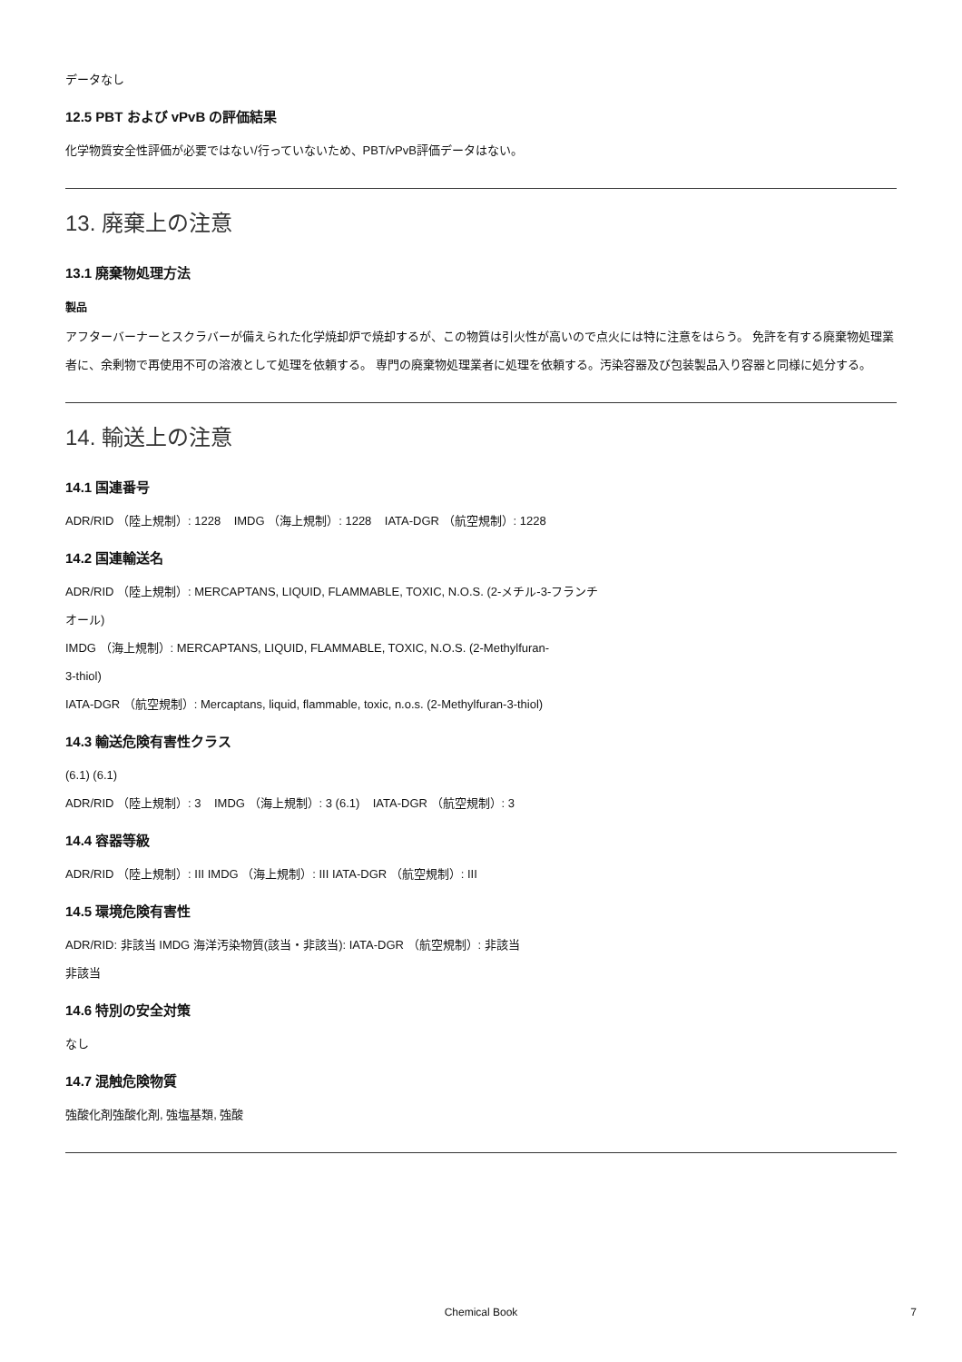データなし
12.5 PBT および vPvB の評価結果
化学物質安全性評価が必要ではない/行っていないため、PBT/vPvB評価データはない。
13. 廃棄上の注意
13.1 廃棄物処理方法
製品
アフターバーナーとスクラバーが備えられた化学焼却炉で焼却するが、この物質は引火性が高いので点火には特に注意をはらう。 免許を有する廃棄物処理業者に、余剰物で再使用不可の溶液として処理を依頼する。 専門の廃棄物処理業者に処理を依頼する。汚染容器及び包装製品入り容器と同様に処分する。
14. 輸送上の注意
14.1 国連番号
ADR/RID （陸上規制）: 1228 IMDG （海上規制）: 1228 IATA-DGR （航空規制）: 1228
14.2 国連輸送名
ADR/RID （陸上規制）: MERCAPTANS, LIQUID, FLAMMABLE, TOXIC, N.O.S. (2-メチル-3-フランチ
オール)
IMDG （海上規制）: MERCAPTANS, LIQUID, FLAMMABLE, TOXIC, N.O.S. (2-Methylfuran-
3-thiol)
IATA-DGR （航空規制）: Mercaptans, liquid, flammable, toxic, n.o.s. (2-Methylfuran-3-thiol)
14.3 輸送危険有害性クラス
(6.1) (6.1)
ADR/RID （陸上規制）: 3 IMDG （海上規制）: 3 (6.1) IATA-DGR （航空規制）: 3
14.4 容器等級
ADR/RID （陸上規制）: III IMDG （海上規制）: III IATA-DGR （航空規制）: III
14.5 環境危険有害性
ADR/RID: 非該当 IMDG 海洋汚染物質(該当・非該当): IATA-DGR （航空規制）: 非該当
非該当
14.6 特別の安全対策
なし
14.7 混触危険物質
強酸化剤強酸化剤, 強塩基類, 強酸
Chemical Book 7